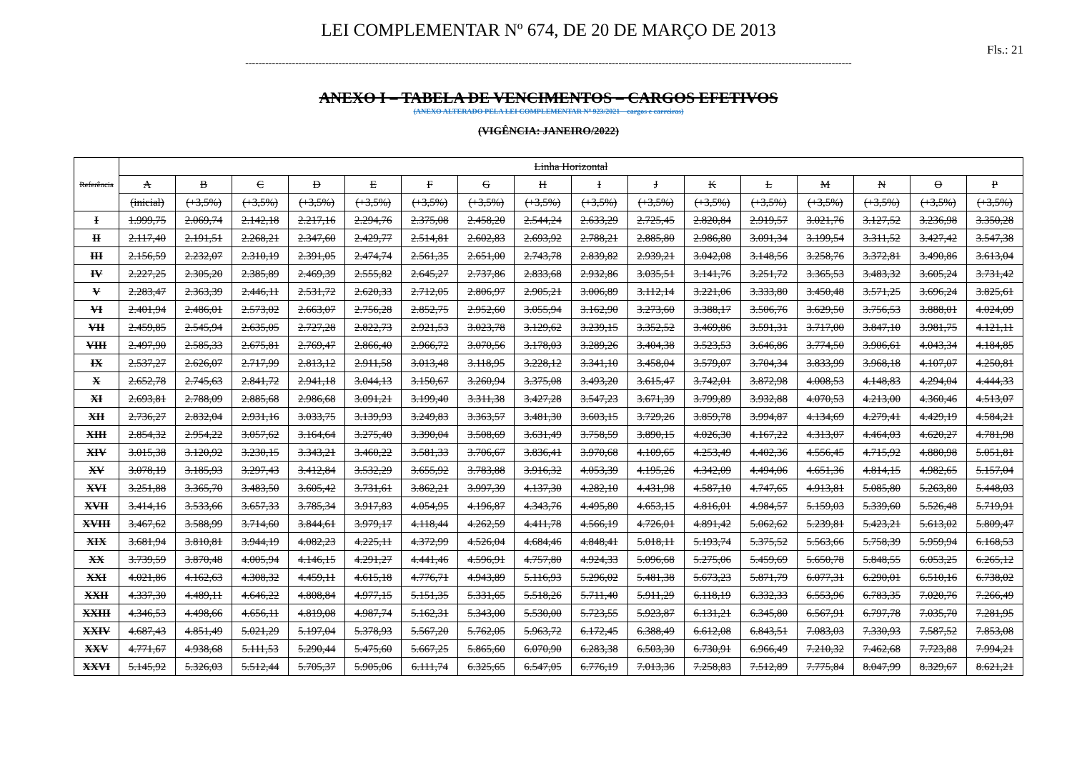LEI COMPLEMENTAR Nº 674, DE 20 DE MARÇO DE 2013
Fls.: 21
--------------------------------------------------------------------------------------------------------------------------------------------------------------------------------------
ANEXO I – TABELA DE VENCIMENTOS – CARGOS EFETIVOS
(ANEXO ALTERADO PELA LEI COMPLEMENTAR Nº 923/2021 – cargos e carreiras)
(VIGÊNCIA: JANEIRO/2022)
| Referência | Linha Horizontal | | | | | | | | | | | | | | | |
| --- | --- | --- | --- | --- | --- | --- | --- | --- | --- | --- | --- | --- | --- | --- | --- | --- |
| | A | B | C | D | E | F | G | H | I | J | K | L | M | N | O | P |
| | (inicial) | (+3,5%) | (+3,5%) | (+3,5%) | (+3,5%) | (+3,5%) | (+3,5%) | (+3,5%) | (+3,5%) | (+3,5%) | (+3,5%) | (+3,5%) | (+3,5%) | (+3,5%) | (+3,5%) | (+3,5%) |
| I | 1.999,75 | 2.069,74 | 2.142,18 | 2.217,16 | 2.294,76 | 2.375,08 | 2.458,20 | 2.544,24 | 2.633,29 | 2.725,45 | 2.820,84 | 2.919,57 | 3.021,76 | 3.127,52 | 3.236,98 | 3.350,28 |
| II | 2.117,40 | 2.191,51 | 2.268,21 | 2.347,60 | 2.429,77 | 2.514,81 | 2.602,83 | 2.693,92 | 2.788,21 | 2.885,80 | 2.986,80 | 3.091,34 | 3.199,54 | 3.311,52 | 3.427,42 | 3.547,38 |
| III | 2.156,59 | 2.232,07 | 2.310,19 | 2.391,05 | 2.474,74 | 2.561,35 | 2.651,00 | 2.743,78 | 2.839,82 | 2.939,21 | 3.042,08 | 3.148,56 | 3.258,76 | 3.372,81 | 3.490,86 | 3.613,04 |
| IV | 2.227,25 | 2.305,20 | 2.385,89 | 2.469,39 | 2.555,82 | 2.645,27 | 2.737,86 | 2.833,68 | 2.932,86 | 3.035,51 | 3.141,76 | 3.251,72 | 3.365,53 | 3.483,32 | 3.605,24 | 3.731,42 |
| V | 2.283,47 | 2.363,39 | 2.446,11 | 2.531,72 | 2.620,33 | 2.712,05 | 2.806,97 | 2.905,21 | 3.006,89 | 3.112,14 | 3.221,06 | 3.333,80 | 3.450,48 | 3.571,25 | 3.696,24 | 3.825,61 |
| VI | 2.401,94 | 2.486,01 | 2.573,02 | 2.663,07 | 2.756,28 | 2.852,75 | 2.952,60 | 3.055,94 | 3.162,90 | 3.273,60 | 3.388,17 | 3.506,76 | 3.629,50 | 3.756,53 | 3.888,01 | 4.024,09 |
| VII | 2.459,85 | 2.545,94 | 2.635,05 | 2.727,28 | 2.822,73 | 2.921,53 | 3.023,78 | 3.129,62 | 3.239,15 | 3.352,52 | 3.469,86 | 3.591,31 | 3.717,00 | 3.847,10 | 3.981,75 | 4.121,11 |
| VIII | 2.497,90 | 2.585,33 | 2.675,81 | 2.769,47 | 2.866,40 | 2.966,72 | 3.070,56 | 3.178,03 | 3.289,26 | 3.404,38 | 3.523,53 | 3.646,86 | 3.774,50 | 3.906,61 | 4.043,34 | 4.184,85 |
| IX | 2.537,27 | 2.626,07 | 2.717,99 | 2.813,12 | 2.911,58 | 3.013,48 | 3.118,95 | 3.228,12 | 3.341,10 | 3.458,04 | 3.579,07 | 3.704,34 | 3.833,99 | 3.968,18 | 4.107,07 | 4.250,81 |
| X | 2.652,78 | 2.745,63 | 2.841,72 | 2.941,18 | 3.044,13 | 3.150,67 | 3.260,94 | 3.375,08 | 3.493,20 | 3.615,47 | 3.742,01 | 3.872,98 | 4.008,53 | 4.148,83 | 4.294,04 | 4.444,33 |
| XI | 2.693,81 | 2.788,09 | 2.885,68 | 2.986,68 | 3.091,21 | 3.199,40 | 3.311,38 | 3.427,28 | 3.547,23 | 3.671,39 | 3.799,89 | 3.932,88 | 4.070,53 | 4.213,00 | 4.360,46 | 4.513,07 |
| XII | 2.736,27 | 2.832,04 | 2.931,16 | 3.033,75 | 3.139,93 | 3.249,83 | 3.363,57 | 3.481,30 | 3.603,15 | 3.729,26 | 3.859,78 | 3.994,87 | 4.134,69 | 4.279,41 | 4.429,19 | 4.584,21 |
| XIII | 2.854,32 | 2.954,22 | 3.057,62 | 3.164,64 | 3.275,40 | 3.390,04 | 3.508,69 | 3.631,49 | 3.758,59 | 3.890,15 | 4.026,30 | 4.167,22 | 4.313,07 | 4.464,03 | 4.620,27 | 4.781,98 |
| XIV | 3.015,38 | 3.120,92 | 3.230,15 | 3.343,21 | 3.460,22 | 3.581,33 | 3.706,67 | 3.836,41 | 3.970,68 | 4.109,65 | 4.253,49 | 4.402,36 | 4.556,45 | 4.715,92 | 4.880,98 | 5.051,81 |
| XV | 3.078,19 | 3.185,93 | 3.297,43 | 3.412,84 | 3.532,29 | 3.655,92 | 3.783,88 | 3.916,32 | 4.053,39 | 4.195,26 | 4.342,09 | 4.494,06 | 4.651,36 | 4.814,15 | 4.982,65 | 5.157,04 |
| XVI | 3.251,88 | 3.365,70 | 3.483,50 | 3.605,42 | 3.731,61 | 3.862,21 | 3.997,39 | 4.137,30 | 4.282,10 | 4.431,98 | 4.587,10 | 4.747,65 | 4.913,81 | 5.085,80 | 5.263,80 | 5.448,03 |
| XVII | 3.414,16 | 3.533,66 | 3.657,33 | 3.785,34 | 3.917,83 | 4.054,95 | 4.196,87 | 4.343,76 | 4.495,80 | 4.653,15 | 4.816,01 | 4.984,57 | 5.159,03 | 5.339,60 | 5.526,48 | 5.719,91 |
| XVIII | 3.467,62 | 3.588,99 | 3.714,60 | 3.844,61 | 3.979,17 | 4.118,44 | 4.262,59 | 4.411,78 | 4.566,19 | 4.726,01 | 4.891,42 | 5.062,62 | 5.239,81 | 5.423,21 | 5.613,02 | 5.809,47 |
| XIX | 3.681,94 | 3.810,81 | 3.944,19 | 4.082,23 | 4.225,11 | 4.372,99 | 4.526,04 | 4.684,46 | 4.848,41 | 5.018,11 | 5.193,74 | 5.375,52 | 5.563,66 | 5.758,39 | 5.959,94 | 6.168,53 |
| XX | 3.739,59 | 3.870,48 | 4.005,94 | 4.146,15 | 4.291,27 | 4.441,46 | 4.596,91 | 4.757,80 | 4.924,33 | 5.096,68 | 5.275,06 | 5.459,69 | 5.650,78 | 5.848,55 | 6.053,25 | 6.265,12 |
| XXI | 4.021,86 | 4.162,63 | 4.308,32 | 4.459,11 | 4.615,18 | 4.776,71 | 4.943,89 | 5.116,93 | 5.296,02 | 5.481,38 | 5.673,23 | 5.871,79 | 6.077,31 | 6.290,01 | 6.510,16 | 6.738,02 |
| XXII | 4.337,30 | 4.489,11 | 4.646,22 | 4.808,84 | 4.977,15 | 5.151,35 | 5.331,65 | 5.518,26 | 5.711,40 | 5.911,29 | 6.118,19 | 6.332,33 | 6.553,96 | 6.783,35 | 7.020,76 | 7.266,49 |
| XXIII | 4.346,53 | 4.498,66 | 4.656,11 | 4.819,08 | 4.987,74 | 5.162,31 | 5.343,00 | 5.530,00 | 5.723,55 | 5.923,87 | 6.131,21 | 6.345,80 | 6.567,91 | 6.797,78 | 7.035,70 | 7.281,95 |
| XXIV | 4.687,43 | 4.851,49 | 5.021,29 | 5.197,04 | 5.378,93 | 5.567,20 | 5.762,05 | 5.963,72 | 6.172,45 | 6.388,49 | 6.612,08 | 6.843,51 | 7.083,03 | 7.330,93 | 7.587,52 | 7.853,08 |
| XXV | 4.771,67 | 4.938,68 | 5.111,53 | 5.290,44 | 5.475,60 | 5.667,25 | 5.865,60 | 6.070,90 | 6.283,38 | 6.503,30 | 6.730,91 | 6.966,49 | 7.210,32 | 7.462,68 | 7.723,88 | 7.994,21 |
| XXVI | 5.145,92 | 5.326,03 | 5.512,44 | 5.705,37 | 5.905,06 | 6.111,74 | 6.325,65 | 6.547,05 | 6.776,19 | 7.013,36 | 7.258,83 | 7.512,89 | 7.775,84 | 8.047,99 | 8.329,67 | 8.621,21 |